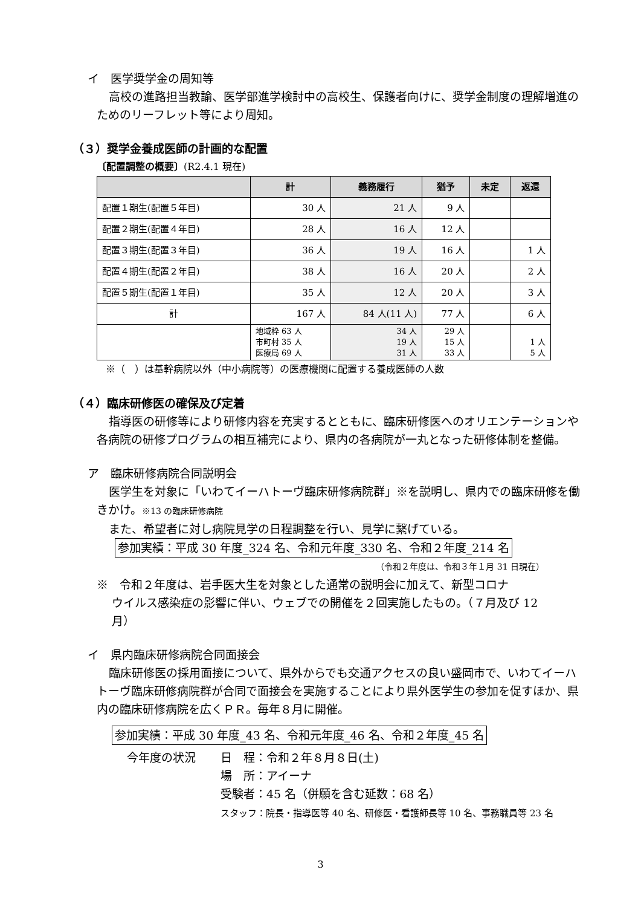イ　医学奨学金の周知等
高校の進路担当教諭、医学部進学検討中の高校生、保護者向けに、奨学金制度の理解増進のためのリーフレット等により周知。
（３）奨学金養成医師の計画的な配置
〔配置調整の概要〕(R2.4.1 現在)
| | 計 | 義務履行 | 猶予 | 未定 | 返還 |
| --- | --- | --- | --- | --- | --- |
| 配置１期生(配置５年目) | 30 人 | 21 人 | 9 人 | | |
| 配置２期生(配置４年目) | 28 人 | 16 人 | 12 人 | | |
| 配置３期生(配置３年目) | 36 人 | 19 人 | 16 人 | | 1 人 |
| 配置４期生(配置２年目) | 38 人 | 16 人 | 20 人 | | 2 人 |
| 配置５期生(配置１年目) | 35 人 | 12 人 | 20 人 | | 3 人 |
| 計 | 167 人 | 84 人(11 人) | 77 人 | | 6 人 |
| | 地域枠 63 人 市町村 35 人 医療局 69 人 | 34 人 19 人 31 人 | 29 人 15 人 33 人 | | 1 人 5 人 |
※（　）は基幹病院以外（中小病院等）の医療機関に配置する養成医師の人数
（４）臨床研修医の確保及び定着
指導医の研修等により研修内容を充実するとともに、臨床研修医へのオリエンテーションや各病院の研修プログラムの相互補完により、県内の各病院が一丸となった研修体制を整備。
ア　臨床研修病院合同説明会
医学生を対象に「いわてイーハトーヴ臨床研修病院群」※を説明し、県内での臨床研修を働きかけ。※13 の臨床研修病院
また、希望者に対し病院見学の日程調整を行い、見学に繋げている。
参加実績：平成 30 年度_324 名、令和元年度_330 名、令和２年度_214 名
（令和２年度は、令和３年１月 31 日現在）
※　令和２年度は、岩手医大生を対象とした通常の説明会に加えて、新型コロナ
　 ウイルス感染症の影響に伴い、ウェブでの開催を２回実施したもの。（７月及び 12
　 月）
イ　県内臨床研修病院合同面接会
臨床研修医の採用面接について、県外からでも交通アクセスの良い盛岡市で、いわてイーハトーヴ臨床研修病院群が合同で面接会を実施することにより県外医学生の参加を促すほか、県内の臨床研修病院を広くＰＲ。毎年８月に開催。
参加実績：平成 30 年度_43 名、令和元年度_46 名、令和２年度_45 名
今年度の状況 日　程：令和２年８月８日(土)
場　所：アイーナ
受験者：45 名（併願を含む延数：68 名）
スタッフ：院長・指導医等 40 名、研修医・看護師長等 10 名、事務職員等 23 名
3